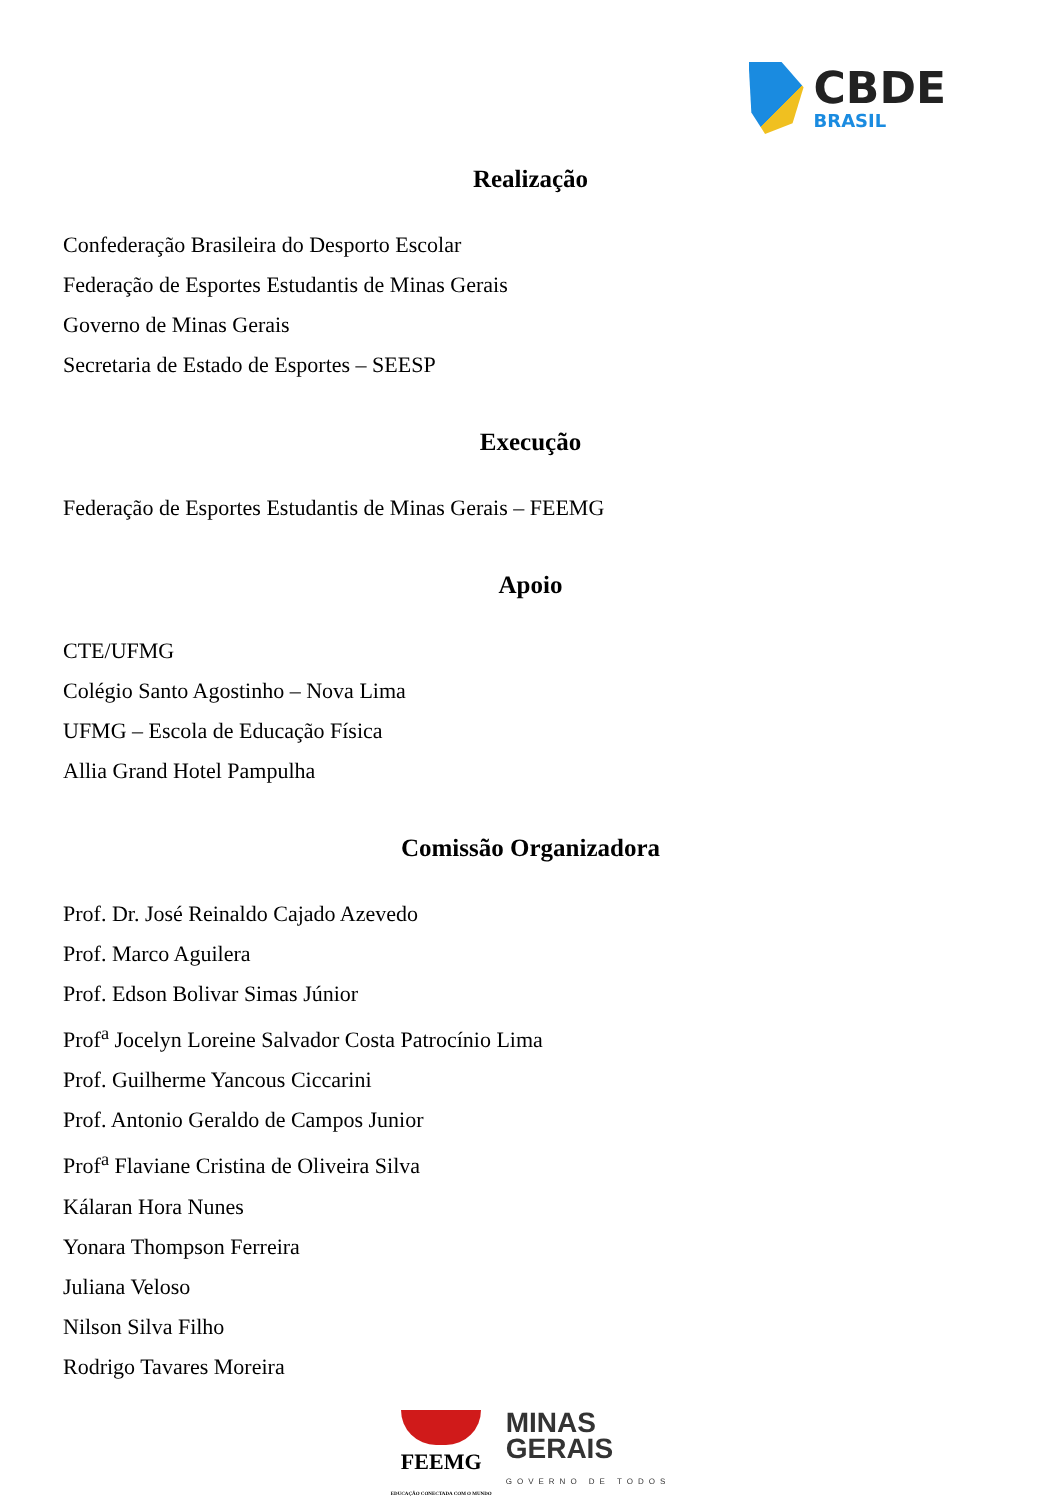CBDE
BRASIL
Realização
Confederação Brasileira do Desporto Escolar
Federação de Esportes Estudantis de Minas Gerais
Governo de Minas Gerais
Secretaria de Estado de Esportes – SEESP
Execução
Federação de Esportes Estudantis de Minas Gerais – FEEMG
Apoio
CTE/UFMG
Colégio Santo Agostinho – Nova Lima
UFMG – Escola de Educação Física
Allia Grand Hotel Pampulha
Comissão Organizadora
Prof. Dr. José Reinaldo Cajado Azevedo
Prof. Marco Aguilera
Prof. Edson Bolivar Simas Júnior
Prof<sup>a</sup> Jocelyn Loreine Salvador Costa Patrocínio Lima
Prof. Guilherme Yancous Ciccarini
Prof. Antonio Geraldo de Campos Junior
Prof<sup>a</sup> Flaviane Cristina de Oliveira Silva
Kálaran Hora Nunes
Yonara Thompson Ferreira
Juliana Veloso
Nilson Silva Filho
Rodrigo Tavares Moreira
FEEMG
EDUCAÇÃO CONECTADA COM O MUNDO
MINAS
GERAIS
GOVERNO DE TODOS